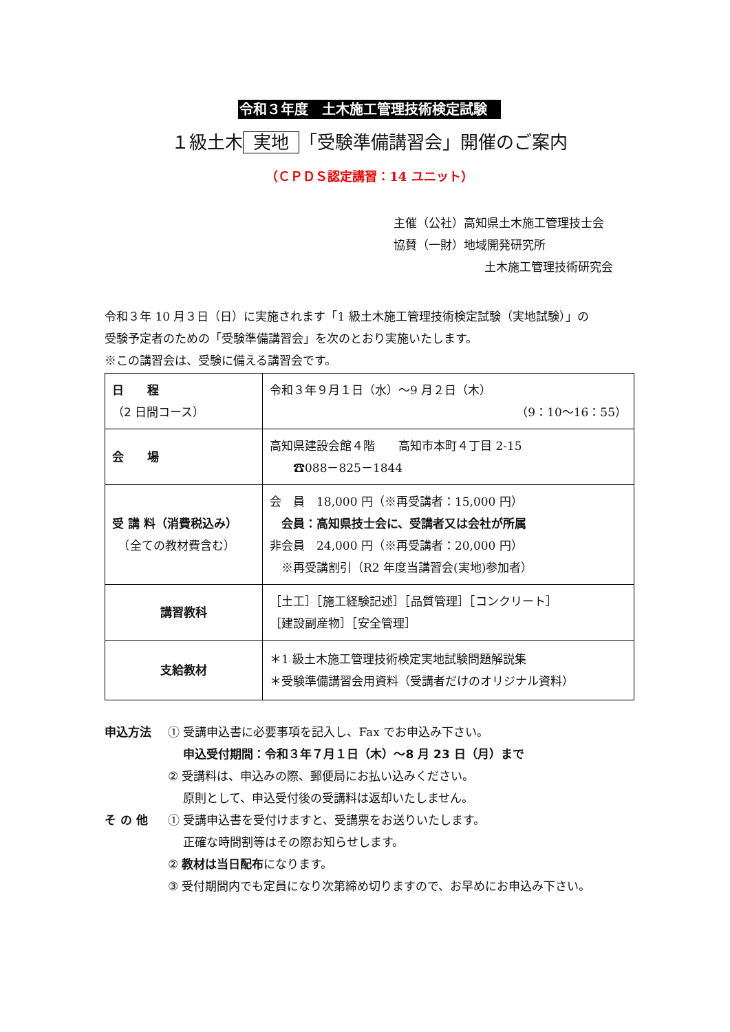令和３年度　土木施工管理技術検定試験
１級土木 実地 「受験準備講習会」開催のご案内
（ＣＰＤＳ認定講習：14 ユニット）
主催（公社）高知県土木施工管理技士会
協賛（一財）地域開発研究所
土木施工管理技術研究会
令和３年 10 月３日（日）に実施されます「1 級土木施工管理技術検定試験（実地試験）」の
受験予定者のための「受験準備講習会」を次のとおり実施いたします。
※この講習会は、受験に備える講習会です。
| 日 程 （2 日間コース） | 令和３年９月１日（水）～9 月２日（木） （9：10～16：55） |
| 会 場 | 高知県建設会館４階 高知市本町４丁目 2-15 ☎088－825－1844 |
| 受 講 料（消費税込み） （全ての教材費含む） | 会 員 18,000 円（※再受講者：15,000 円） 会員：高知県技士会に、受講者又は会社が所属 非会員 24,000 円（※再受講者：20,000 円） ※再受講割引（R2 年度当講習会(実地)参加者） |
| 講習教科 | ［土工］［施工経験記述］［品質管理］［コンクリート］ ［建設副産物］［安全管理］ |
| 支給教材 | ＊1 級土木施工管理技術検定実地試験問題解説集 ＊受験準備講習会用資料（受講者だけのオリジナル資料） |
申込方法
① 受講申込書に必要事項を記入し、Fax でお申込み下さい。
　 申込受付期間：令和３年７月１日（木）～8 月 23 日（月）まで
② 受講料は、申込みの際、郵便局にお払い込みください。
　 原則として、申込受付後の受講料は返却いたしません。
そ の 他
① 受講申込書を受付けますと、受講票をお送りいたします。
　 正確な時間割等はその際お知らせします。
② 教材は当日配布になります。
③ 受付期間内でも定員になり次第締め切りますので、お早めにお申込み下さい。